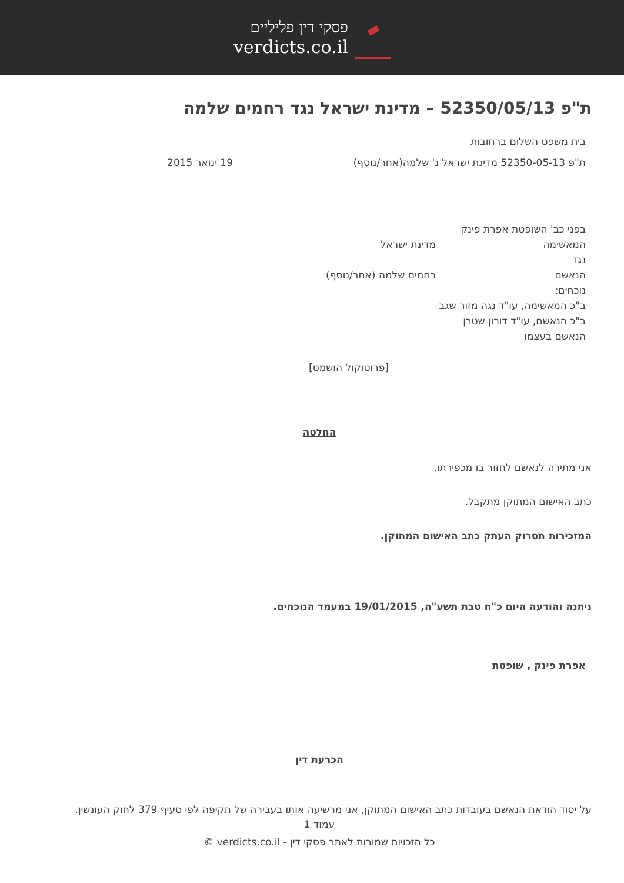פסקי דין פליליים
verdicts.co.il
ת"פ 52350/05/13 – מדינת ישראל נגד רחמים שלמה
בית משפט השלום ברחובות
ת"פ 52350-05-13 מדינת ישראל נ' שלמה(אחר/נוסף) 19 ינואר 2015
בפני כב' השופטת אפרת פינק
המאשימה מדינת ישראל
נגד
הנאשם רחמים שלמה (אחר/נוסף)
נוכחים:
ב"כ המאשימה, עו"ד נגה מזור שגב
ב"כ הנאשם, עו"ד דורון שטרן
הנאשם בעצמו
[פרוטוקול הושמט]
החלטה
אני מתירה לנאשם לחזור בו מכפירתו.
כתב האישום המתוקן מתקבל.
המזכירות תסרוק העתק כתב האישום המתוקן.
ניתנה והודעה היום כ"ח טבת תשע"ה, 19/01/2015 במעמד הנוכחים.
אפרת פינק , שופטת
הכרעת דין
על יסוד הודאת הנאשם בעובדות כתב האישום המתוקן, אני מרשיעה אותו בעבירה של תקיפה לפי סעיף 379 לחוק העונשין.
עמוד 1
כל הזכויות שמורות לאתר פסקי דין - verdicts.co.il ©